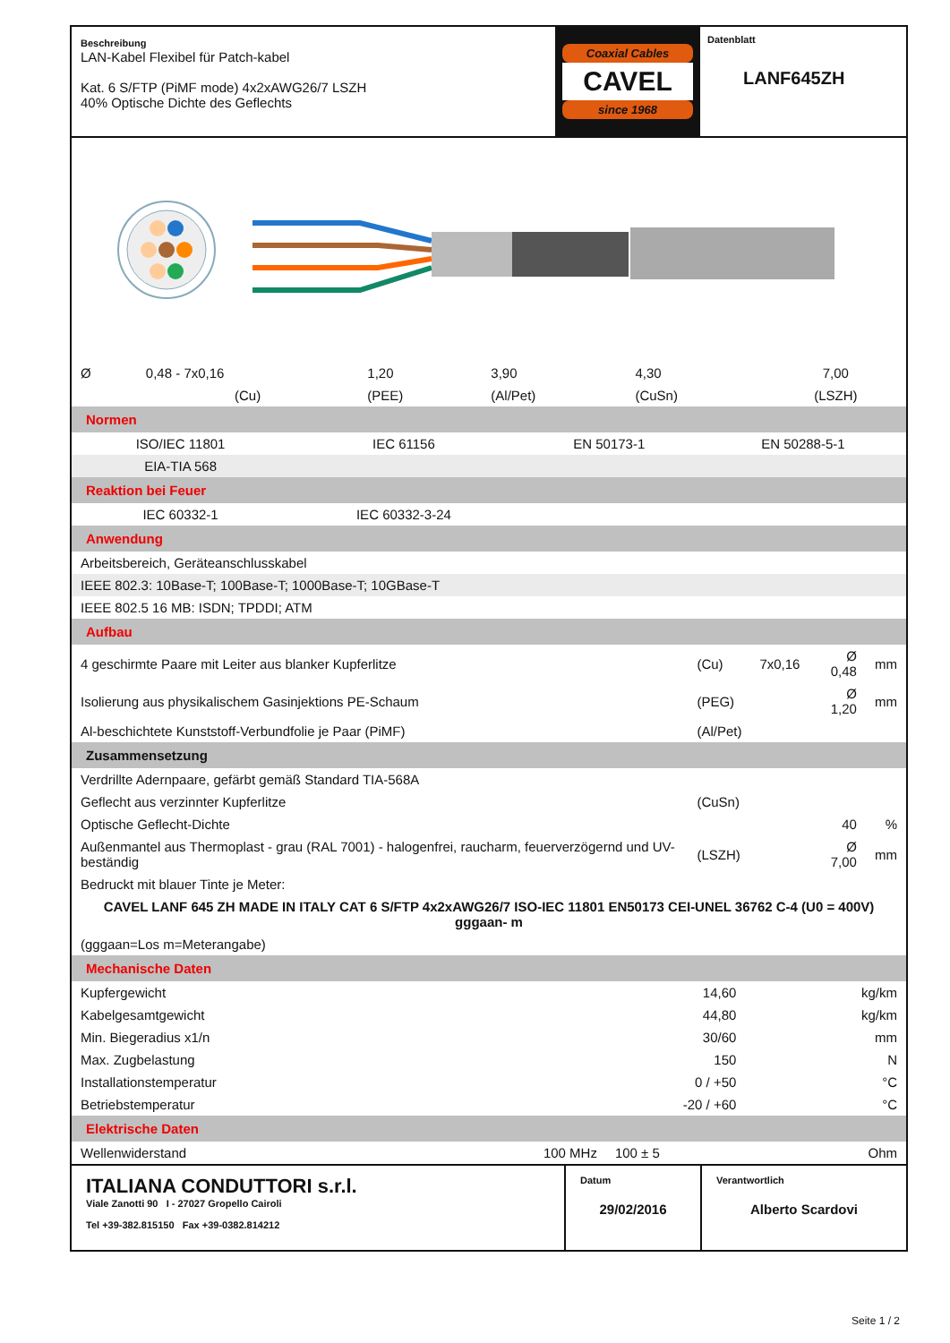Beschreibung
LAN-Kabel Flexibel für Patch-kabel
Kat. 6 S/FTP (PiMF mode) 4x2xAWG26/7 LSZH
40% Optische Dichte des Geflechts
Coaxial Cables
CAVEL
since 1968
Datenblatt
LANF645ZH
| Ø | 0,48 - 7x0,16 | 1,20 | 3,90 | 4,30 | 7,00 |
| | (Cu) | (PEE) | (Al/Pet) | (CuSn) | (LSZH) |
| Normen | | | |
| ISO/IEC 11801 | IEC 61156 | EN 50173-1 | EN 50288-5-1 |
| EIA-TIA 568 | | | |
| Reaktion bei Feuer | | | |
| IEC 60332-1 | IEC 60332-3-24 | | |
| Anwendung | | | |
| Arbeitsbereich, Geräteanschlusskabel | | | |
| IEEE 802.3: 10Base-T; 100Base-T; 1000Base-T; 10GBase-T | | | |
| IEEE 802.5 16 MB: ISDN; TPDDI; ATM | | | |
| Aufbau | | | | |
| 4 geschirmte Paare mit Leiter aus blanker Kupferlitze | (Cu) | 7x0,16 | Ø 0,48 | mm |
| Isolierung aus physikalischem Gasinjektions PE-Schaum | (PEG) | | Ø 1,20 | mm |
| Al-beschichtete Kunststoff-Verbundfolie je Paar (PiMF) | (Al/Pet) | | | |
| Zusammensetzung | | | | |
| Verdrillte Adernpaare, gefärbt gemäß Standard TIA-568A | | | | |
| Geflecht aus verzinnter Kupferlitze | (CuSn) | | | |
| Optische Geflecht-Dichte | | | 40 | % |
| Außenmantel aus Thermoplast - grau (RAL 7001) - halogenfrei, raucharm, feuerverzögernd und UV-beständig | (LSZH) | | Ø 7,00 | mm |
| Bedruckt mit blauer Tinte je Meter: | | | | |
| CAVEL LANF 645 ZH MADE IN ITALY CAT 6 S/FTP 4x2xAWG26/7 ISO-IEC 11801 EN50173 CEI-UNEL 36762 C-4 (U0 = 400V) gggaan- m | | | | |
| (gggaan=Los m=Meterangabe) | | | | |
| Mechanische Daten | | |
| Kupfergewicht | 14,60 | kg/km |
| Kabelgesamtgewicht | 44,80 | kg/km |
| Min. Biegeradius x1/n | 30/60 | mm |
| Max. Zugbelastung | 150 | N |
| Installationstemperatur | 0 / +50 | °C |
| Betriebstemperatur | -20 / +60 | °C |
| Elektrische Daten | | | |
| Wellenwiderstand | 100 MHz | 100 ± 5 | Ohm |
ITALIANA CONDUTTORI s.r.l.
Viale Zanotti 90 I - 27027 Gropello Cairoli
Tel +39-382.815150 Fax +39-0382.814212
Datum
29/02/2016
Verantwortlich
Alberto Scardovi
Seite 1 / 2